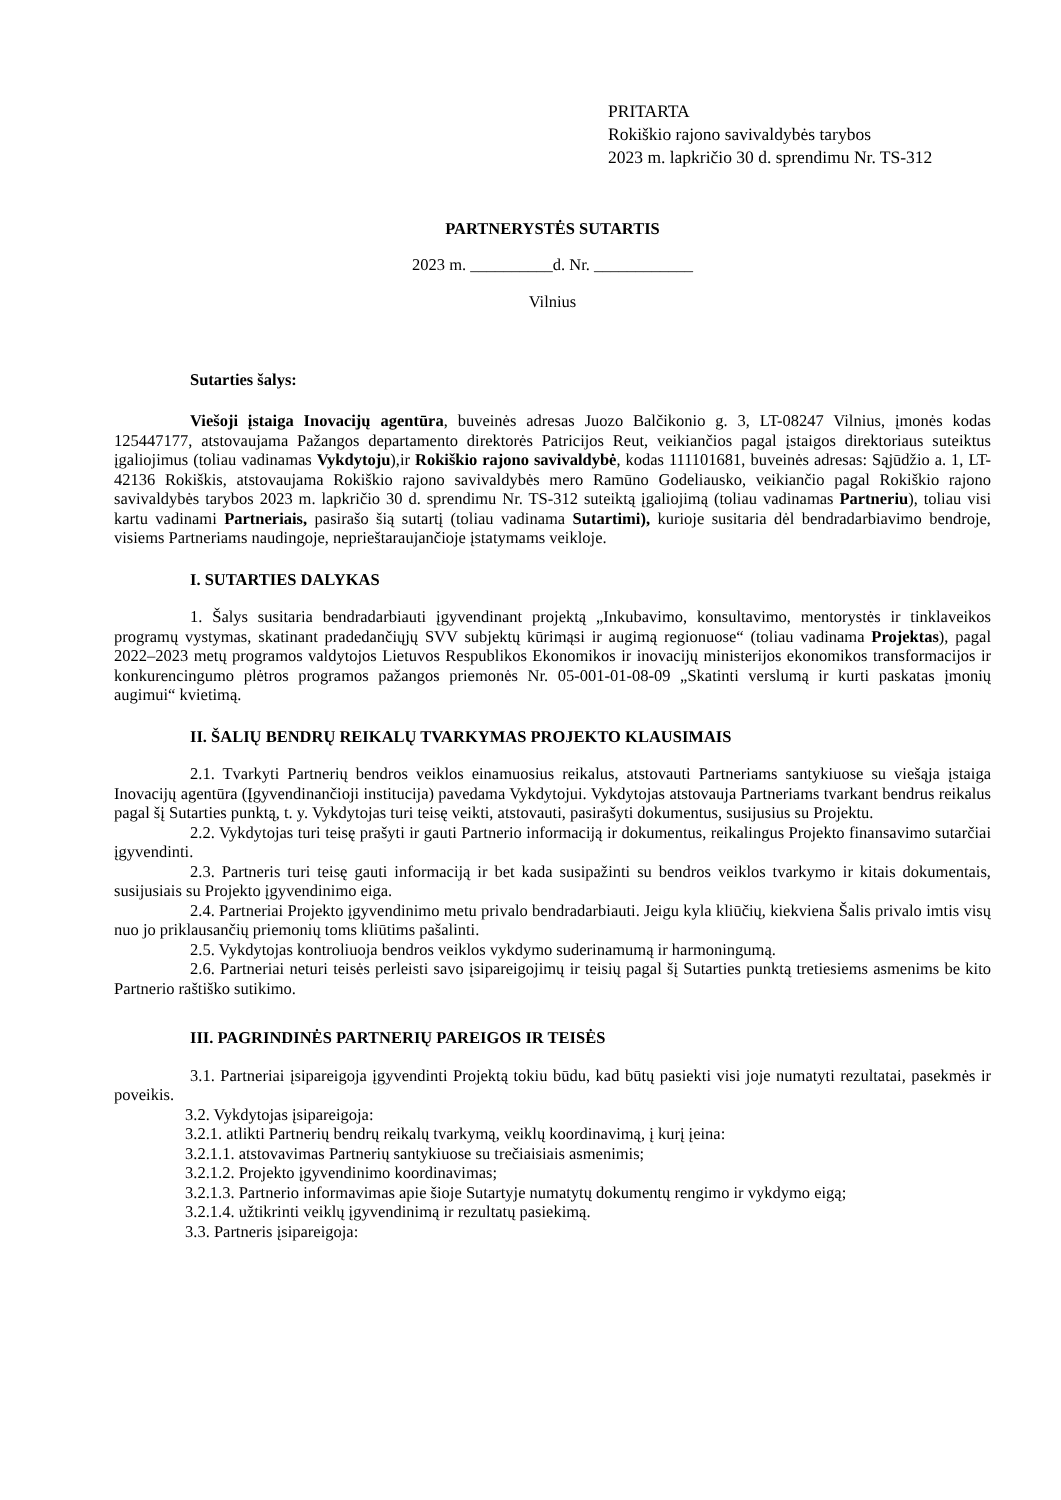PRITARTA
Rokiškio rajono savivaldybės tarybos
2023 m. lapkričio 30 d. sprendimu Nr. TS-312
PARTNERYSTĖS SUTARTIS
2023 m. __________d. Nr. ____________
Vilnius
Sutarties šalys:
Viešoji įstaiga Inovacijų agentūra, buveinės adresas Juozo Balčikonio g. 3, LT-08247 Vilnius, įmonės kodas 125447177, atstovaujama Pažangos departamento direktorės Patricijos Reut, veikiančios pagal įstaigos direktoriaus suteiktus įgaliojimus (toliau vadinamas Vykdytoju),ir Rokiškio rajono savivaldybė, kodas 111101681, buveinės adresas: Sąjūdžio a. 1, LT-42136 Rokiškis, atstovaujama Rokiškio rajono savivaldybės mero Ramūno Godeliausko, veikiančio pagal Rokiškio rajono savivaldybės tarybos 2023 m. lapkričio 30 d. sprendimu Nr. TS-312 suteiktą įgaliojimą (toliau vadinamas Partneriu), toliau visi kartu vadinami Partneriais, pasirašo šią sutartį (toliau vadinama Sutartimi), kurioje susitaria dėl bendradarbiavimo bendroje, visiems Partneriams naudingoje, neprieštaraujančioje įstatymams veikloje.
I. SUTARTIES DALYKAS
1. Šalys susitaria bendradarbiauti įgyvendinant projektą „Inkubavimo, konsultavimo, mentorystės ir tinklaveikos programų vystymas, skatinant pradedančiųjų SVV subjektų kūrimąsi ir augimą regionuose“ (toliau vadinama Projektas), pagal 2022–2023 metų programos valdytojos Lietuvos Respublikos Ekonomikos ir inovacijų ministerijos ekonomikos transformacijos ir konkurencingumo plėtros programos pažangos priemonės Nr. 05-001-01-08-09 „Skatinti verslumą ir kurti paskatas įmonių augimui“ kvietimą.
II. ŠALIŲ BENDRŲ REIKALŲ TVARKYMAS PROJEKTO KLAUSIMAIS
2.1. Tvarkyti Partnerių bendros veiklos einamuosius reikalus, atstovauti Partneriams santykiuose su viešąja įstaiga Inovacijų agentūra (Įgyvendinančioji institucija) pavedama Vykdytojui. Vykdytojas atstovauja Partneriams tvarkant bendrus reikalus pagal šį Sutarties punktą, t. y. Vykdytojas turi teisę veikti, atstovauti, pasirašyti dokumentus, susijusius su Projektu.
2.2. Vykdytojas turi teisę prašyti ir gauti Partnerio informaciją ir dokumentus, reikalingus Projekto finansavimo sutarčiai įgyvendinti.
2.3. Partneris turi teisę gauti informaciją ir bet kada susipažinti su bendros veiklos tvarkymo ir kitais dokumentais, susijusiais su Projekto įgyvendinimo eiga.
2.4. Partneriai Projekto įgyvendinimo metu privalo bendradarbiauti. Jeigu kyla kliūčių, kiekviena Šalis privalo imtis visų nuo jo priklausančių priemonių toms kliūtims pašalinti.
2.5. Vykdytojas kontroliuoja bendros veiklos vykdymo suderinamumą ir harmoningumą.
2.6. Partneriai neturi teisės perleisti savo įsipareigojimų ir teisių pagal šį Sutarties punktą tretiesiems asmenims be kito Partnerio raštiško sutikimo.
III. PAGRINDINĖS PARTNERIŲ PAREIGOS IR TEISĖS
3.1. Partneriai įsipareigoja įgyvendinti Projektą tokiu būdu, kad būtų pasiekti visi joje numatyti rezultatai, pasekmės ir poveikis.
3.2. Vykdytojas įsipareigoja:
3.2.1. atlikti Partnerių bendrų reikalų tvarkymą, veiklų koordinavimą, į kurį įeina:
3.2.1.1. atstovavimas Partnerių santykiuose su trečiaisiais asmenimis;
3.2.1.2. Projekto įgyvendinimo koordinavimas;
3.2.1.3. Partnerio informavimas apie šioje Sutartyje numatytų dokumentų rengimo ir vykdymo eigą;
3.2.1.4. užtikrinti veiklų įgyvendinimą ir rezultatų pasiekimą.
3.3. Partneris įsipareigoja: